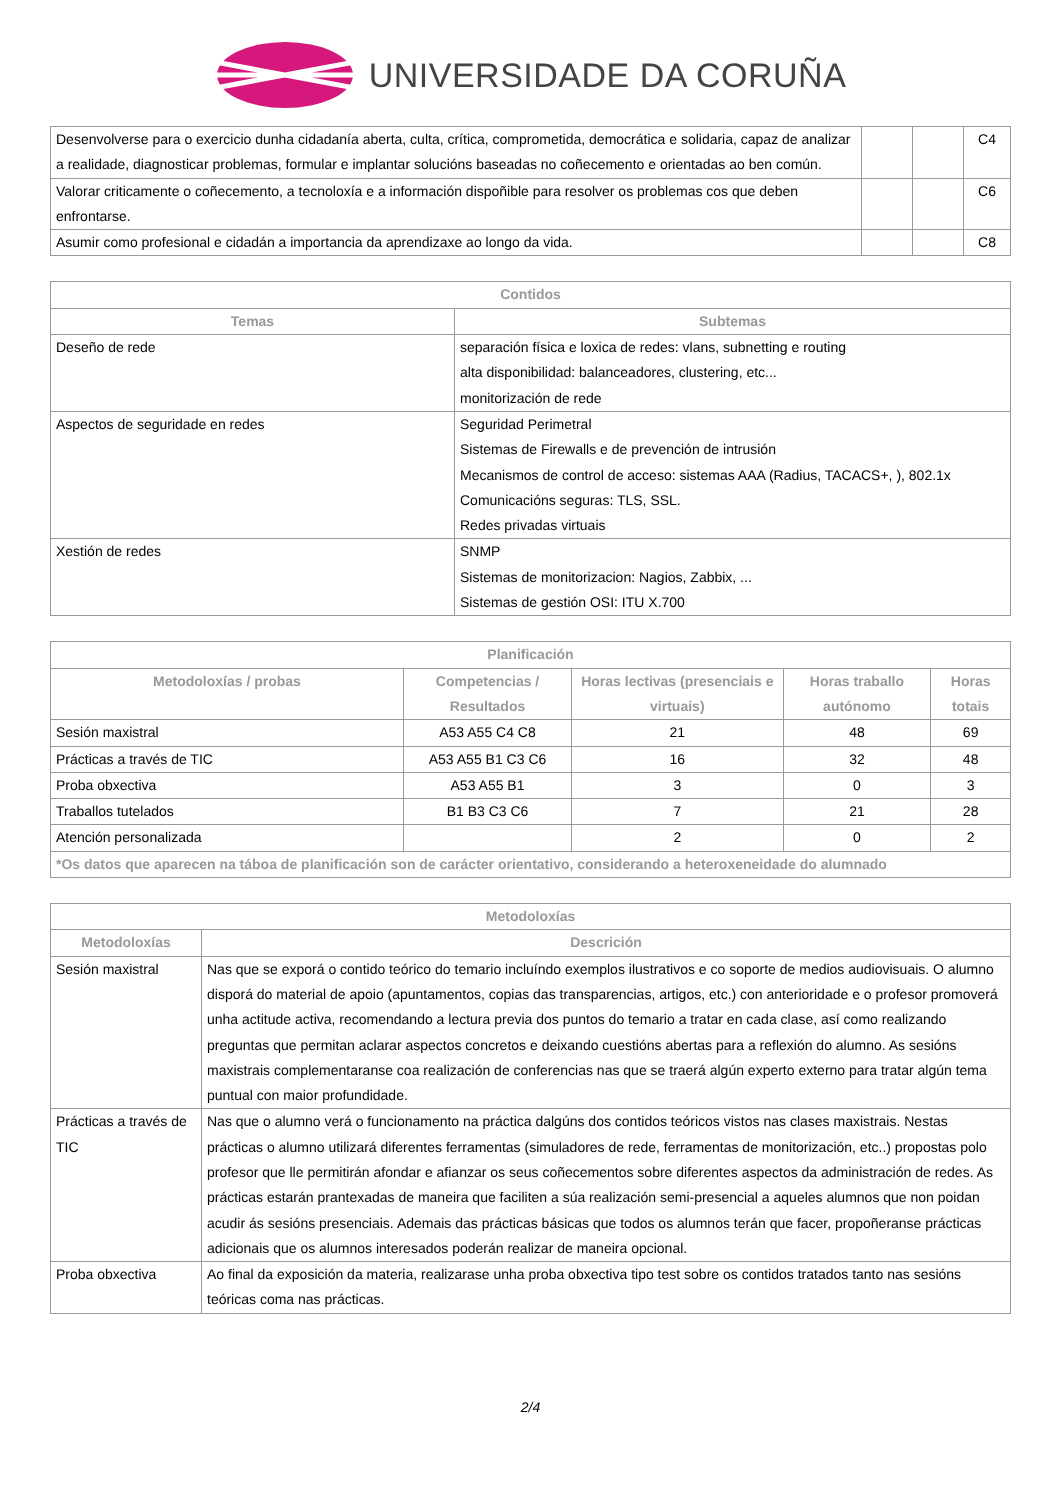UNIVERSIDADE DA CORUÑA
| Desenvolverse para o exercicio dunha cidadanía aberta, culta, crítica, comprometida, democrática e solidaria, capaz de analizar a realidade, diagnosticar problemas, formular e implantar solucións baseadas no coñecemento e orientadas ao ben común. | | | C4 |
| Valorar criticamente o coñecemento, a tecnoloxía e a información dispoñible para resolver os problemas cos que deben enfrontarse. | | | C6 |
| Asumir como profesional e cidadán a importancia da aprendizaxe ao longo da vida. | | | C8 |
| Contidos | |
| --- | --- |
| Temas | Subtemas |
| Deseño de rede | separación física e loxica de redes: vlans, subnetting e routing alta disponibilidad: balanceadores, clustering, etc... monitorización de rede |
| Aspectos de seguridade en redes | Seguridad Perimetral Sistemas de Firewalls e de prevención de intrusión Mecanismos de control de acceso: sistemas AAA (Radius, TACACS+, ), 802.1x Comunicacións seguras: TLS, SSL. Redes privadas virtuais |
| Xestión de redes | SNMP Sistemas de monitorizacion: Nagios, Zabbix, ... Sistemas de gestión OSI: ITU X.700 |
| Planificación | | | | |
| --- | --- | --- | --- | --- |
| Metodoloxías / probas | Competencias / Resultados | Horas lectivas (presenciais e virtuais) | Horas traballo autónomo | Horas totais |
| Sesión maxistral | A53 A55 C4 C8 | 21 | 48 | 69 |
| Prácticas a través de TIC | A53 A55 B1 C3 C6 | 16 | 32 | 48 |
| Proba obxectiva | A53 A55 B1 | 3 | 0 | 3 |
| Traballos tutelados | B1 B3 C3 C6 | 7 | 21 | 28 |
| Atención personalizada | | 2 | 0 | 2 |
| *Os datos que aparecen na táboa de planificación son de carácter orientativo, considerando a heteroxeneidade do alumnado | | | | |
| Metodoloxías | |
| --- | --- |
| Metodoloxías | Descrición |
| Sesión maxistral | Nas que se exporá o contido teórico do temario incluíndo exemplos ilustrativos e co soporte de medios audiovisuais. O alumno disporá do material de apoio (apuntamentos, copias das transparencias, artigos, etc.) con anterioridade e o profesor promoverá unha actitude activa, recomendando a lectura previa dos puntos do temario a tratar en cada clase, así como realizando preguntas que permitan aclarar aspectos concretos e deixando cuestións abertas para a reflexión do alumno. As sesións maxistrais complementaranse coa realización de conferencias nas que se traerá algún experto externo para tratar algún tema puntual con maior profundidade. |
| Prácticas a través de TIC | Nas que o alumno verá o funcionamento na práctica dalgúns dos contidos teóricos vistos nas clases maxistrais. Nestas prácticas o alumno utilizará diferentes ferramentas (simuladores de rede, ferramentas de monitorización, etc..) propostas polo profesor que lle permitirán afondar e afianzar os seus coñecementos sobre diferentes aspectos da administración de redes. As prácticas estarán prantexadas de maneira que faciliten a súa realización semi-presencial a aqueles alumnos que non poidan acudir ás sesións presenciais. Ademais das prácticas básicas que todos os alumnos terán que facer, propoñeranse prácticas adicionais que os alumnos interesados poderán realizar de maneira opcional. |
| Proba obxectiva | Ao final da exposición da materia, realizarase unha proba obxectiva tipo test sobre os contidos tratados tanto nas sesións teóricas coma nas prácticas. |
2/4